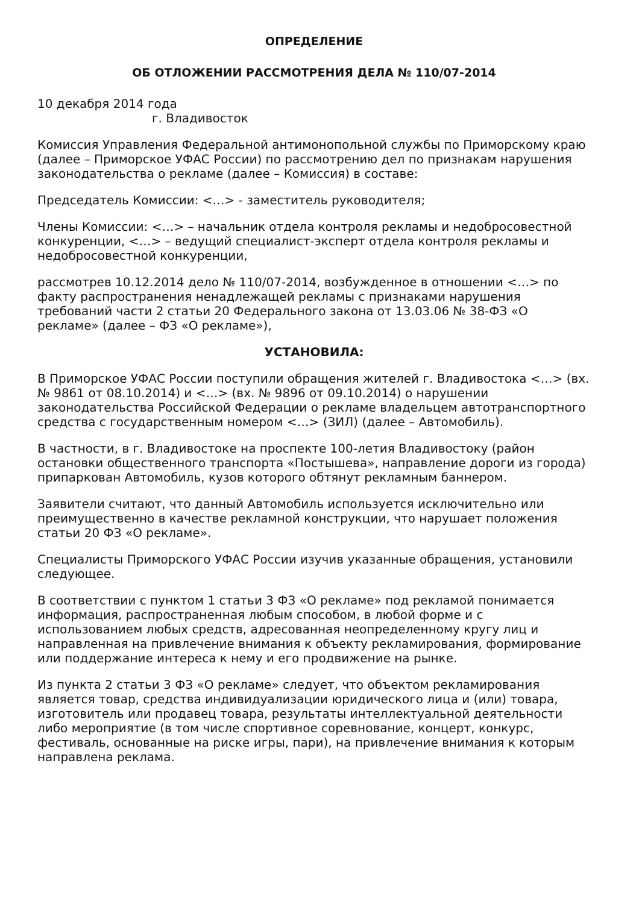ОПРЕДЕЛЕНИЕ
ОБ ОТЛОЖЕНИИ РАССМОТРЕНИЯ ДЕЛА № 110/07-2014
10 декабря 2014 года
г. Владивосток
Комиссия Управления Федеральной антимонопольной службы по Приморскому краю (далее – Приморское УФАС России) по рассмотрению дел по признакам нарушения законодательства о рекламе (далее – Комиссия) в составе:
Председатель Комиссии: <…> - заместитель руководителя;
Члены Комиссии: <…> – начальник отдела контроля рекламы и недобросовестной конкуренции, <…> – ведущий специалист-эксперт отдела контроля рекламы и недобросовестной конкуренции,
рассмотрев 10.12.2014 дело № 110/07-2014, возбужденное в отношении <…> по факту распространения ненадлежащей рекламы с признаками нарушения требований части 2 статьи 20 Федерального закона от 13.03.06 № 38-ФЗ «О рекламе» (далее – ФЗ «О рекламе»),
УСТАНОВИЛА:
В Приморское УФАС России поступили обращения жителей г. Владивостока <…> (вх. № 9861 от 08.10.2014) и <…> (вх. № 9896 от 09.10.2014) о нарушении законодательства Российской Федерации о рекламе владельцем автотранспортного средства с государственным номером <…> (ЗИЛ) (далее – Автомобиль).
В частности, в г. Владивостоке на проспекте 100-летия Владивостоку (район остановки общественного транспорта «Постышева», направление дороги из города) припаркован Автомобиль, кузов которого обтянут рекламным баннером.
Заявители считают, что данный Автомобиль используется исключительно или преимущественно в качестве рекламной конструкции, что нарушает положения статьи 20 ФЗ «О рекламе».
Специалисты Приморского УФАС России изучив указанные обращения, установили следующее.
В соответствии с пунктом 1 статьи 3 ФЗ «О рекламе» под рекламой понимается информация, распространенная любым способом, в любой форме и с использованием любых средств, адресованная неопределенному кругу лиц и направленная на привлечение внимания к объекту рекламирования, формирование или поддержание интереса к нему и его продвижение на рынке.
Из пункта 2 статьи 3 ФЗ «О рекламе» следует, что объектом рекламирования является товар, средства индивидуализации юридического лица и (или) товара, изготовитель или продавец товара, результаты интеллектуальной деятельности либо мероприятие (в том числе спортивное соревнование, концерт, конкурс, фестиваль, основанные на риске игры, пари), на привлечение внимания к которым направлена реклама.